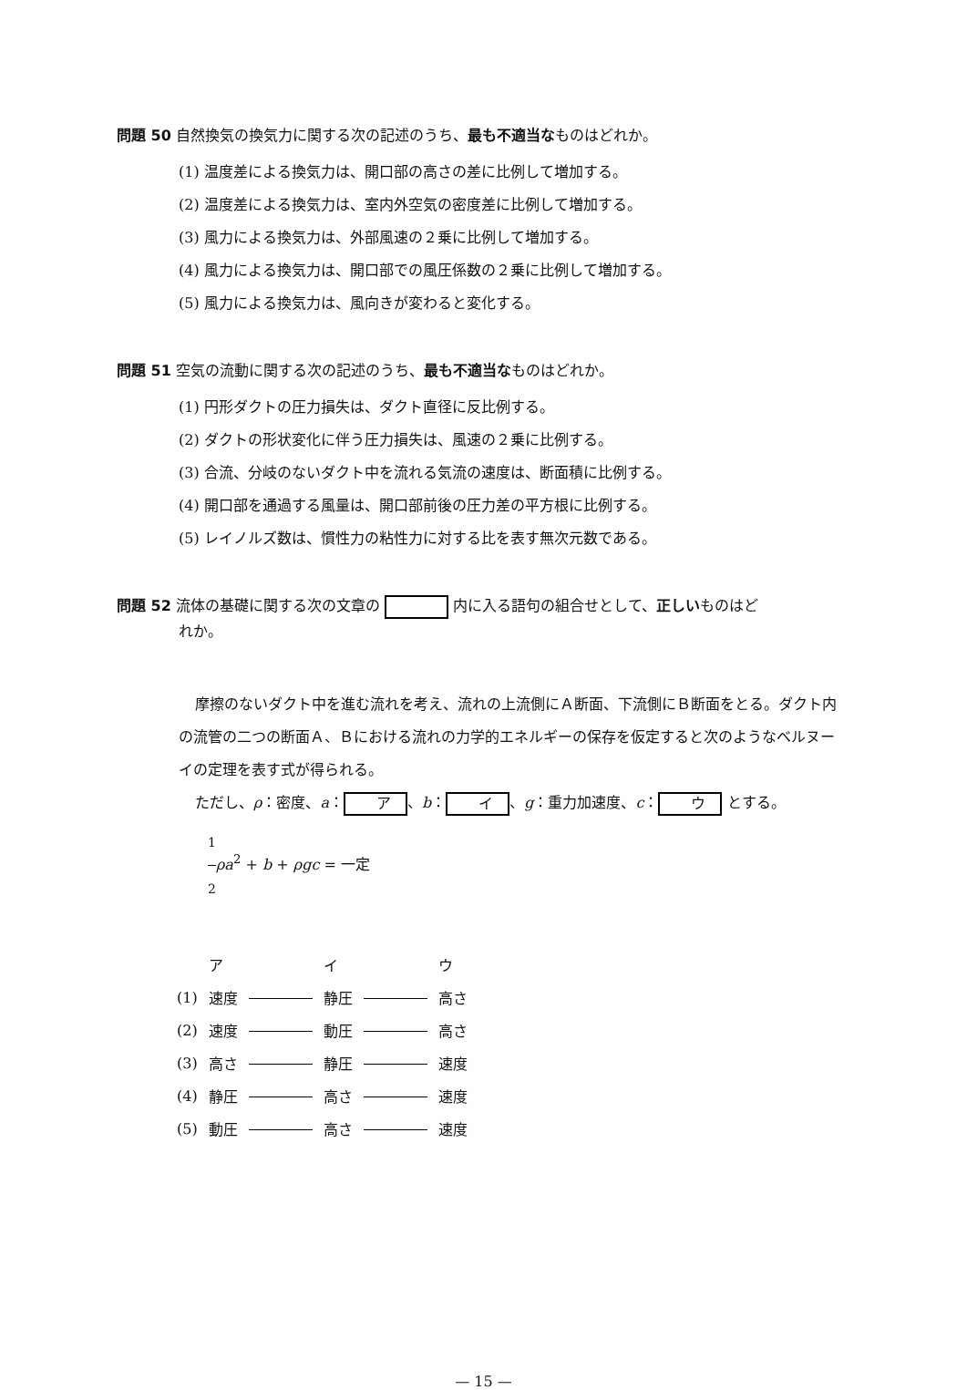問題 50 自然換気の換気力に関する次の記述のうち、最も不適当なものはどれか。
(1) 温度差による換気力は、開口部の高さの差に比例して増加する。
(2) 温度差による換気力は、室内外空気の密度差に比例して増加する。
(3) 風力による換気力は、外部風速の２乗に比例して増加する。
(4) 風力による換気力は、開口部での風圧係数の２乗に比例して増加する。
(5) 風力による換気力は、風向きが変わると変化する。
問題 51 空気の流動に関する次の記述のうち、最も不適当なものはどれか。
(1) 円形ダクトの圧力損失は、ダクト直径に反比例する。
(2) ダクトの形状変化に伴う圧力損失は、風速の２乗に比例する。
(3) 合流、分岐のないダクト中を流れる気流の速度は、断面積に比例する。
(4) 開口部を通過する風量は、開口部前後の圧力差の平方根に比例する。
(5) レイノルズ数は、慣性力の粘性力に対する比を表す無次元数である。
問題 52 流体の基礎に関する次の文章の 内に入る語句の組合せとして、正しいものはど
れか。
摩擦のないダクト中を進む流れを考え、流れの上流側にＡ断面、下流側にＢ断面をとる。ダクト内の流管の二つの断面Ａ、Ｂにおける流れの力学的エネルギーの保存を仮定すると次のようなベルヌーイの定理を表す式が得られる。
ただし、ρ：密度、a： ア 、b： イ 、g：重力加速度、c： ウ とする。
1 2 ρa<sup>2</sup> + b + ρgc = 一定
| | ア | | イ | | ウ |
| (1) | 速度 | | 静圧 | | 高さ |
| (2) | 速度 | | 動圧 | | 高さ |
| (3) | 高さ | | 静圧 | | 速度 |
| (4) | 静圧 | | 高さ | | 速度 |
| (5) | 動圧 | | 高さ | | 速度 |
— 15 —